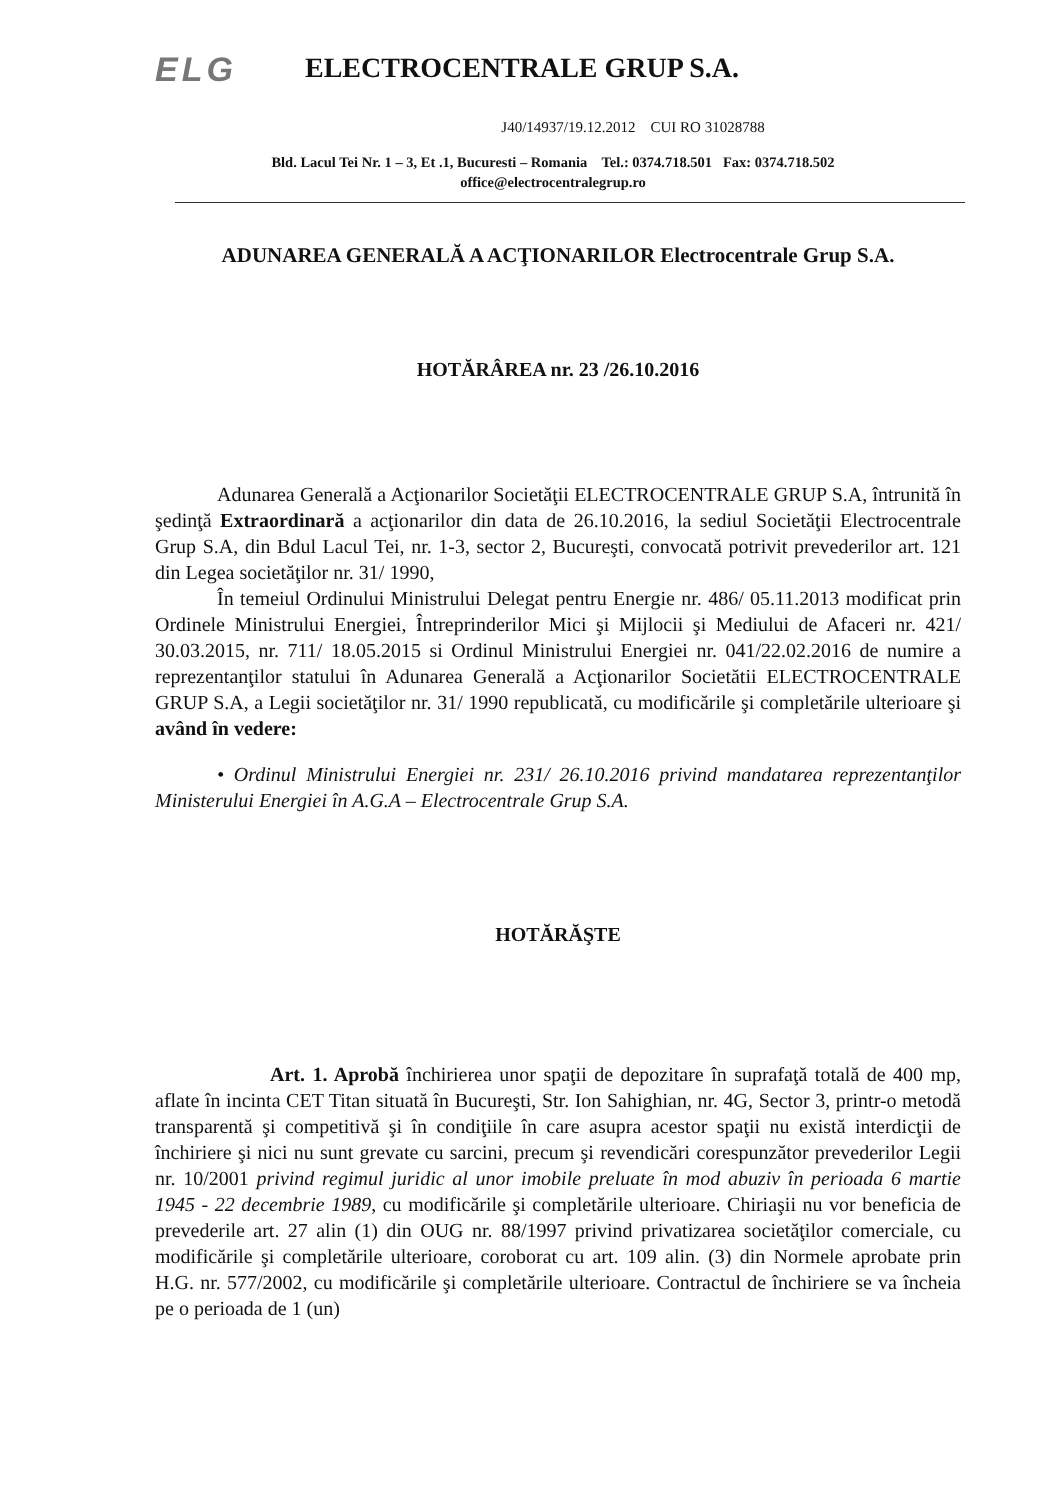ELG
ELECTROCENTRALE GRUP S.A.
J40/14937/19.12.2012 CUI RO 31028788
Bld. Lacul Tei Nr. 1 – 3, Et .1, Bucuresti – Romania Tel.: 0374.718.501 Fax: 0374.718.502
office@electrocentralegrup.ro
ADUNAREA GENERALĂ A ACŢIONARILOR Electrocentrale Grup S.A.
HOTĂRÂREA nr. 23 /26.10.2016
Adunarea Generală a Acţionarilor Societăţii ELECTROCENTRALE GRUP S.A, întrunită în şedinţă Extraordinară a acţionarilor din data de 26.10.2016, la sediul Societăţii Electrocentrale Grup S.A, din Bdul Lacul Tei, nr. 1-3, sector 2, Bucureşti, convocată potrivit prevederilor art. 121 din Legea societăţilor nr. 31/ 1990,
În temeiul Ordinului Ministrului Delegat pentru Energie nr. 486/ 05.11.2013 modificat prin Ordinele Ministrului Energiei, Întreprinderilor Mici şi Mijlocii şi Mediului de Afaceri nr. 421/ 30.03.2015, nr. 711/ 18.05.2015 si Ordinul Ministrului Energiei nr. 041/22.02.2016 de numire a reprezentanţilor statului în Adunarea Generală a Acţionarilor Societătii ELECTROCENTRALE GRUP S.A, a Legii societăţilor nr. 31/ 1990 republicată, cu modificările şi completările ulterioare şi având în vedere:
• Ordinul Ministrului Energiei nr. 231/ 26.10.2016 privind mandatarea reprezentanţilor Ministerului Energiei în A.G.A – Electrocentrale Grup S.A.
HOTĂRĂŞTE
Art. 1. Aprobă închirierea unor spaţii de depozitare în suprafaţă totală de 400 mp, aflate în incinta CET Titan situată în Bucureşti, Str. Ion Sahighian, nr. 4G, Sector 3, printr-o metodă transparentă şi competitivă şi în condiţiile în care asupra acestor spaţii nu există interdicţii de închiriere şi nici nu sunt grevate cu sarcini, precum şi revendicări corespunzător prevederilor Legii nr. 10/2001 privind regimul juridic al unor imobile preluate în mod abuziv în perioada 6 martie 1945 - 22 decembrie 1989, cu modificările şi completările ulterioare. Chiriaşii nu vor beneficia de prevederile art. 27 alin (1) din OUG nr. 88/1997 privind privatizarea societăţilor comerciale, cu modificările şi completările ulterioare, coroborat cu art. 109 alin. (3) din Normele aprobate prin H.G. nr. 577/2002, cu modificările şi completările ulterioare. Contractul de închiriere se va încheia pe o perioada de 1 (un)